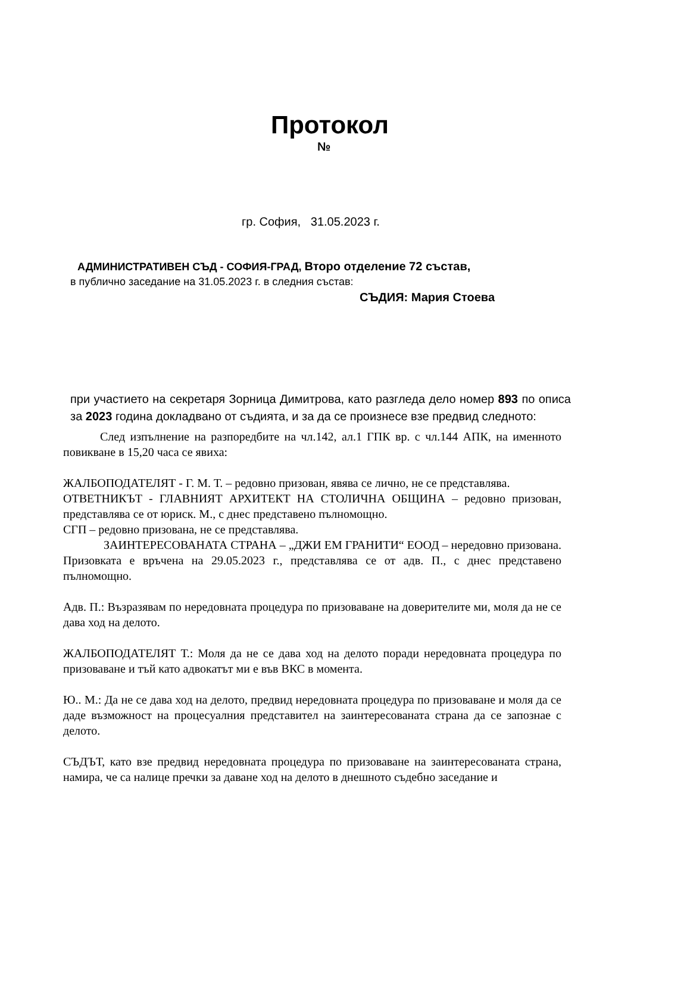Протокол
№
гр. София, 31.05.2023 г.
АДМИНИСТРАТИВЕН СЪД - СОФИЯ-ГРАД, Второ отделение 72 състав,
в публично заседание на 31.05.2023 г. в следния състав:
СЪДИЯ: Мария Стоева
при участието на секретаря Зорница Димитрова, като разгледа дело номер 893 по описа за 2023 година докладвано от съдията, и за да се произнесе взе предвид следното:
След изпълнение на разпоредбите на чл.142, ал.1 ГПК вр. с чл.144 АПК, на именното повикване в 15,20 часа се явиха:
ЖАЛБОПОДАТЕЛЯТ - Г. М. Т. – редовно призован, явява се лично, не се представлява.
ОТВЕТНИКЪТ - ГЛАВНИЯТ АРХИТЕКТ НА СТОЛИЧНА ОБЩИНА – редовно призован, представлява се от юриск. М., с днес представено пълномощно.
СГП – редовно призована, не се представлява.
ЗАИНТЕРЕСОВАНАТА СТРАНА – „ДЖИ ЕМ ГРАНИТИ“ ЕООД – нередовно призована. Призовката е връчена на 29.05.2023 г., представлява се от адв. П., с днес представено пълномощно.
Адв. П.: Възразявам по нередовната процедура по призоваване на доверителите ми, моля да не се дава ход на делото.
ЖАЛБОПОДАТЕЛЯТ Т.: Моля да не се дава ход на делото поради нередовната процедура по призоваване и тъй като адвокатът ми е във ВКС в момента.
Ю.. М.: Да не се дава ход на делото, предвид нередовната процедура по призоваване и моля да се даде възможност на процесуалния представител на заинтересованата страна да се запознае с делото.
СЪДЪТ, като взе предвид нередовната процедура по призоваване на заинтересованата страна, намира, че са налице пречки за даване ход на делото в днешното съдебно заседание и